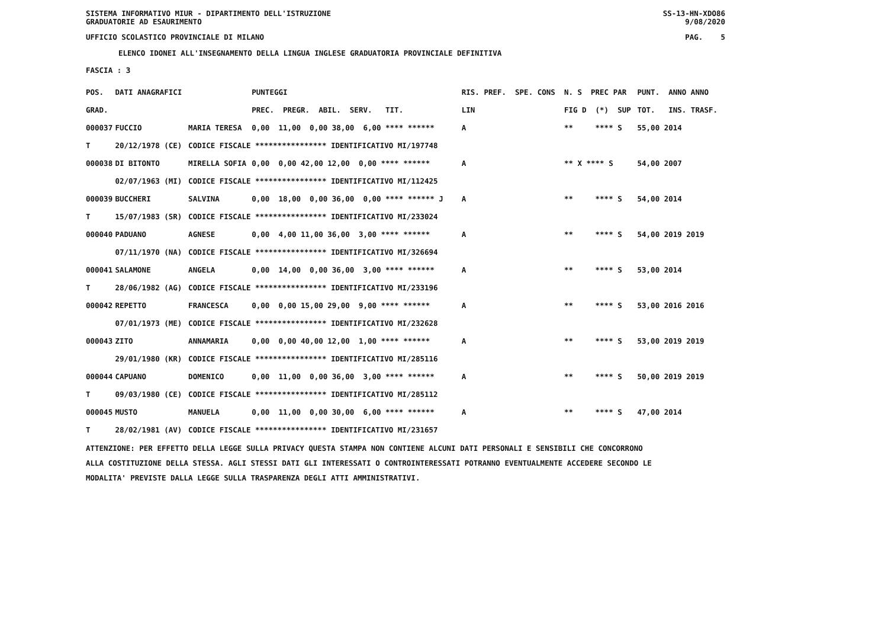SISTEMA INFORMATIVO MIUR - DIPARTIMENTO DELL'ISTRUZIONE
GRADUATORIE AD ESAURIMENTO SS-13-HN-XDO86
9/08/2020
UFFICIO SCOLASTICO PROVINCIALE DI MILANO PAG. 5
ELENCO IDONEI ALL'INSEGNAMENTO DELLA LINGUA INGLESE GRADUATORIA PROVINCIALE DEFINITIVA
FASCIA : 3
| POS. | DATI ANAGRAFICI | | PUNTEGGI | RIS. PREF. SPE. CONS | N. S PREC PAR | PUNT. ANNO ANNO |
| --- | --- | --- | --- | --- | --- | --- |
| GRAD. | | | PREC. PREGR. ABIL. SERV. TIT. | LIN | FIG D (*) SUP | TOT. INS. TRASF. |
| 000037 | FUCCIO | MARIA TERESA | 0,00 11,00 0,00 38,00 6,00 **** ****** | A | ** **** S | 55,00 2014 |
| T | 20/12/1978 (CE) | CODICE FISCALE **************** IDENTIFICATIVO MI/197748 | | | | |
| 000038 | DI BITONTO | MIRELLA SOFIA | 0,00 0,00 42,00 12,00 0,00 **** ****** | A | ** X **** S | 54,00 2007 |
| | 02/07/1963 (MI) | CODICE FISCALE **************** IDENTIFICATIVO MI/112425 | | | | |
| 000039 | BUCCHERI | SALVINA | 0,00 18,00 0,00 36,00 0,00 **** ****** J | A | ** **** S | 54,00 2014 |
| T | 15/07/1983 (SR) | CODICE FISCALE **************** IDENTIFICATIVO MI/233024 | | | | |
| 000040 | PADUANO | AGNESE | 0,00 4,00 11,00 36,00 3,00 **** ****** | A | ** **** S | 54,00 2019 2019 |
| | 07/11/1970 (NA) | CODICE FISCALE **************** IDENTIFICATIVO MI/326694 | | | | |
| 000041 | SALAMONE | ANGELA | 0,00 14,00 0,00 36,00 3,00 **** ****** | A | ** **** S | 53,00 2014 |
| T | 28/06/1982 (AG) | CODICE FISCALE **************** IDENTIFICATIVO MI/233196 | | | | |
| 000042 | REPETTO | FRANCESCA | 0,00 0,00 15,00 29,00 9,00 **** ****** | A | ** **** S | 53,00 2016 2016 |
| | 07/01/1973 (ME) | CODICE FISCALE **************** IDENTIFICATIVO MI/232628 | | | | |
| 000043 | ZITO | ANNAMARIA | 0,00 0,00 40,00 12,00 1,00 **** ****** | A | ** **** S | 53,00 2019 2019 |
| | 29/01/1980 (KR) | CODICE FISCALE **************** IDENTIFICATIVO MI/285116 | | | | |
| 000044 | CAPUANO | DOMENICO | 0,00 11,00 0,00 36,00 3,00 **** ****** | A | ** **** S | 50,00 2019 2019 |
| T | 09/03/1980 (CE) | CODICE FISCALE **************** IDENTIFICATIVO MI/285112 | | | | |
| 000045 | MUSTO | MANUELA | 0,00 11,00 0,00 30,00 6,00 **** ****** | A | ** **** S | 47,00 2014 |
| T | 28/02/1981 (AV) | CODICE FISCALE **************** IDENTIFICATIVO MI/231657 | | | | |
ATTENZIONE: PER EFFETTO DELLA LEGGE SULLA PRIVACY QUESTA STAMPA NON CONTIENE ALCUNI DATI PERSONALI E SENSIBILI CHE CONCORRONO
ALLA COSTITUZIONE DELLA STESSA. AGLI STESSI DATI GLI INTERESSATI O CONTROINTERESSATI POTRANNO EVENTUALMENTE ACCEDERE SECONDO LE
MODALITA' PREVISTE DALLA LEGGE SULLA TRASPARENZA DEGLI ATTI AMMINISTRATIVI.